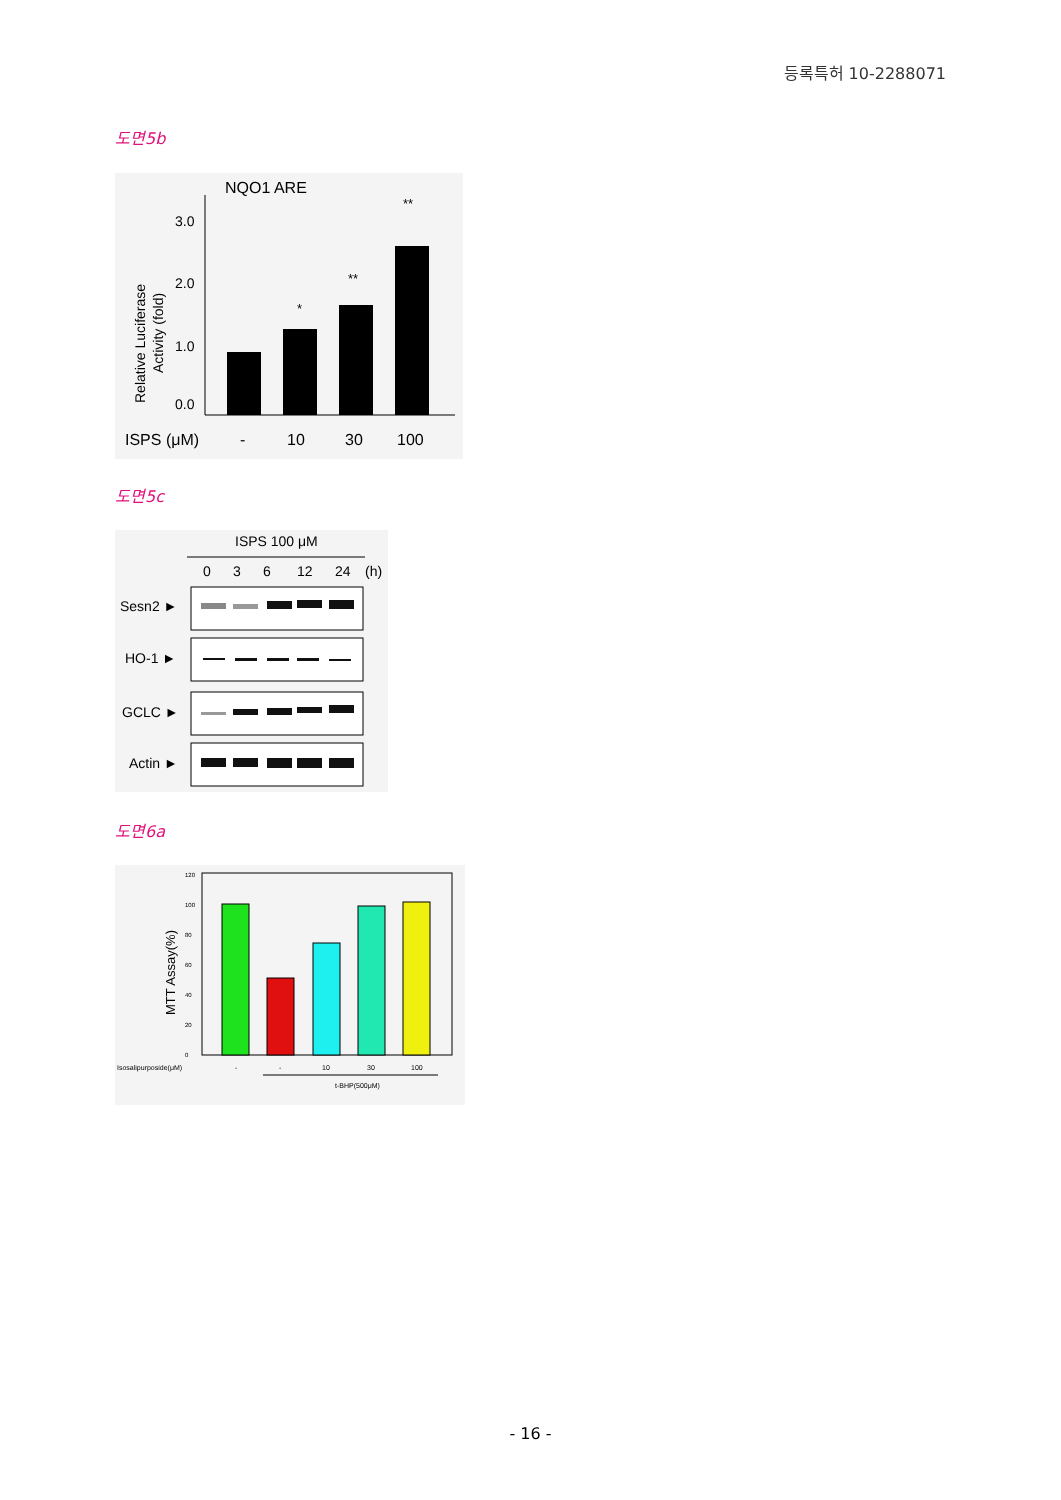등록특허 10-2288071
도면5b
NQO1 ARE
Relative Luciferase
Activity (fold)
0.0
1.0
2.0
3.0
*
**
**
ISPS (μM)
-
10
30
100
도면5c
ISPS 100 μM
0
3
6
12
24
(h)
Sesn2 ►
HO-1 ►
GCLC ►
Actin ►
도면6a
MTT Assay(%)
0
20
40
60
80
100
120
Isosalipurposide(μM)
-
-
10
30
100
t-BHP(500μM)
- 16 -